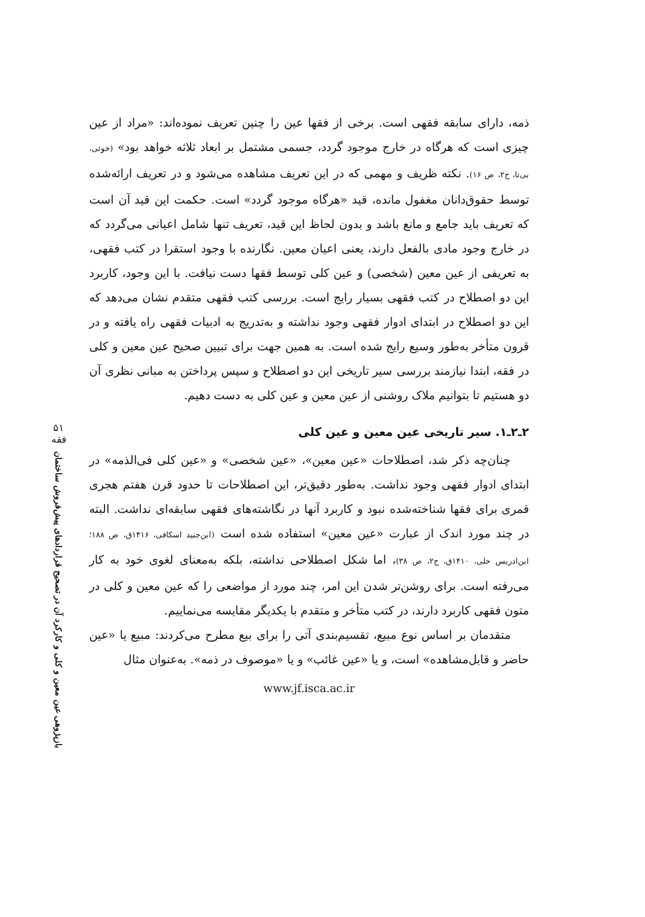ذمه، دارای سابقه فقهی است. برخی از فقها عین را چنین تعریف نموده‌اند: «مراد از عین چیزی است که هرگاه در خارج موجود گردد، جسمی مشتمل بر ابعاد ثلاثه خواهد بود» (خوئی، بی‌تا، ج۲، ص ۱۶). نکته ظریف و مهمی که در این تعریف مشاهده می‌شود و در تعریف ارائه‌شده توسط حقوق‌دانان مغفول مانده، قید «هرگاه موجود گردد» است. حکمت این قید آن است که تعریف باید جامع و مانع باشد و بدون لحاظ این قید، تعریف تنها شامل اعیانی می‌گردد که در خارج وجود مادی بالفعل دارند، یعنی اعیان معین. نگارنده با وجود استقرا در کتب فقهی، به تعریفی از عین معین (شخصی) و عین کلی توسط فقها دست نیافت. با این وجود، کاربرد این دو اصطلاح در کتب فقهی بسیار رایج است. بررسی کتب فقهی متقدم نشان می‌دهد که این دو اصطلاح در ابتدای ادوار فقهی وجود نداشته و به‌تدریج به ادبیات فقهی راه یافته و در قرون متأخر به‌طور وسیع رایج شده است. به همین جهت برای تبیین صحیح عین معین و کلی در فقه، ابتدا نیازمند بررسی سیر تاریخی این دو اصطلاح و سپس پرداختن به مبانی نظری آن دو هستیم تا بتوانیم ملاک روشنی از عین معین و عین کلی به دست دهیم.
۲ـ۲ـ۱. سیر تاریخی عین معین و عین کلی
چنان‌چه ذکر شد، اصطلاحات «عین معین»، «عین شخصی» و «عین کلی فی‌الذمه» در ابتدای ادوار فقهی وجود نداشت. به‌طور دقیق‌تر، این اصطلاحات تا حدود قرن هفتم هجری قمری برای فقها شناخته‌شده نبود و کاربرد آنها در نگاشته‌های فقهی سابقه‌ای نداشت. البته در چند مورد اندک از عبارت «عین معین» استفاده شده است (ابن‌جنید اسکافی، ۱۴۱۶ق، ص ۱۸۸؛ ابن‌ادریس حلی، ۱۴۱۰ق، ج۲، ص ۳۸)، اما شکل اصطلاحی نداشته، بلکه به‌معنای لغوی خود به کار می‌رفته است. برای روشن‌تر شدن این امر، چند مورد از مواضعی را که عین معین و کلی در متون فقهی کاربرد دارند، در کتب متأخر و متقدم با یکدیگر مقایسه می‌نماییم.
متقدمان بر اساس نوع مبیع، تقسیم‌بندی آتی را برای بیع مطرح می‌کردند: مبیع یا «عین حاضر و قابل‌مشاهده» است، و یا «عین غائب» و یا «موصوف در ذمه». به‌عنوان مثال
www.jf.isca.ac.ir
۵۱
فقه
بازپژوهی عین معین و کلی و کارکرد آن در تصحیح قراردادهای پیش‌فروش ساختمان